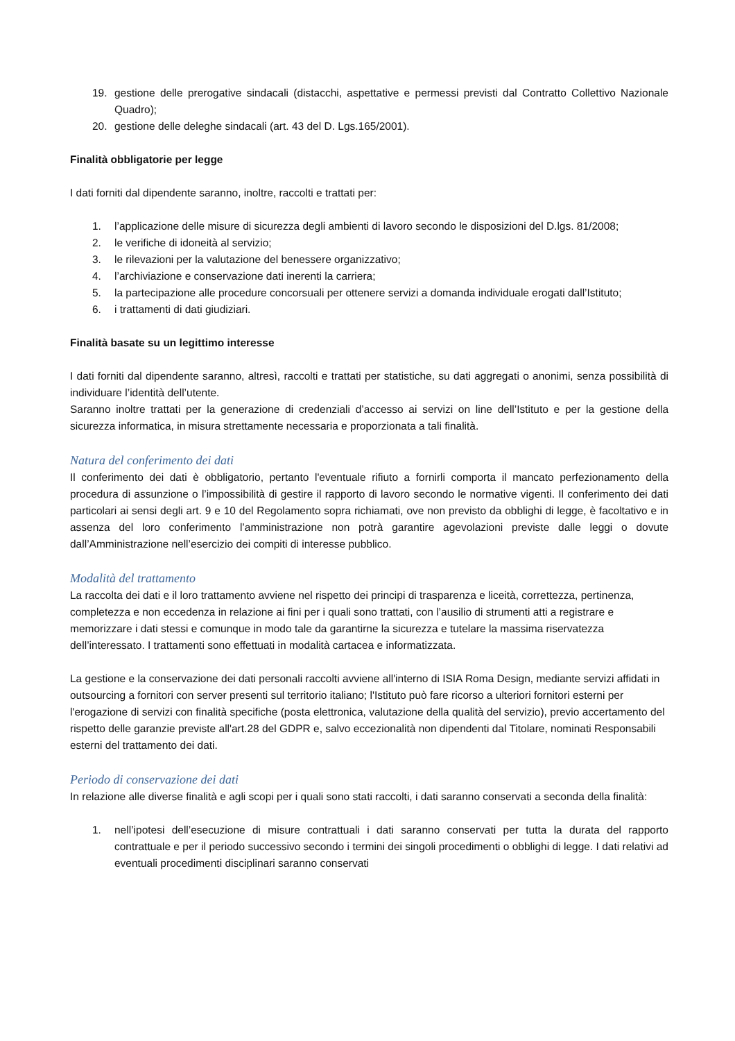19. gestione delle prerogative sindacali (distacchi, aspettative e permessi previsti dal Contratto Collettivo Nazionale Quadro);
20. gestione delle deleghe sindacali (art. 43 del D. Lgs.165/2001).
Finalità obbligatorie per legge
I dati forniti dal dipendente saranno, inoltre, raccolti e trattati per:
1. l’applicazione delle misure di sicurezza degli ambienti di lavoro secondo le disposizioni del D.lgs. 81/2008;
2. le verifiche di idoneità al servizio;
3. le rilevazioni per la valutazione del benessere organizzativo;
4. l’archiviazione e conservazione dati inerenti la carriera;
5. la partecipazione alle procedure concorsuali per ottenere servizi a domanda individuale erogati dall’Istituto;
6. i trattamenti di dati giudiziari.
Finalità basate su un legittimo interesse
I dati forniti dal dipendente saranno, altresì, raccolti e trattati per statistiche, su dati aggregati o anonimi, senza possibilità di individuare l’identità dell’utente.
Saranno inoltre trattati per la generazione di credenziali d’accesso ai servizi on line dell’Istituto e per la gestione della sicurezza informatica, in misura strettamente necessaria e proporzionata a tali finalità.
Natura del conferimento dei dati
Il conferimento dei dati è obbligatorio, pertanto l'eventuale rifiuto a fornirli comporta il mancato perfezionamento della procedura di assunzione o l’impossibilità di gestire il rapporto di lavoro secondo le normative vigenti. Il conferimento dei dati particolari ai sensi degli art. 9 e 10 del Regolamento sopra richiamati, ove non previsto da obblighi di legge, è facoltativo e in assenza del loro conferimento l’amministrazione non potrà garantire agevolazioni previste dalle leggi o dovute dall’Amministrazione nell’esercizio dei compiti di interesse pubblico.
Modalità del trattamento
La raccolta dei dati e il loro trattamento avviene nel rispetto dei principi di trasparenza e liceità, correttezza, pertinenza, completezza e non eccedenza in relazione ai fini per i quali sono trattati, con l’ausilio di strumenti atti a registrare e memorizzare i dati stessi e comunque in modo tale da garantirne la sicurezza e tutelare la massima riservatezza dell’interessato. I trattamenti sono effettuati in modalità cartacea e informatizzata.
La gestione e la conservazione dei dati personali raccolti avviene all'interno di ISIA Roma Design, mediante servizi affidati in outsourcing a fornitori con server presenti sul territorio italiano; l'Istituto può fare ricorso a ulteriori fornitori esterni per l'erogazione di servizi con finalità specifiche (posta elettronica, valutazione della qualità del servizio), previo accertamento del rispetto delle garanzie previste all'art.28 del GDPR e, salvo eccezionalità non dipendenti dal Titolare, nominati Responsabili esterni del trattamento dei dati.
Periodo di conservazione dei dati
In relazione alle diverse finalità e agli scopi per i quali sono stati raccolti, i dati saranno conservati a seconda della finalità:
1. nell’ipotesi dell’esecuzione di misure contrattuali i dati saranno conservati per tutta la durata del rapporto contrattuale e per il periodo successivo secondo i termini dei singoli procedimenti o obblighi di legge. I dati relativi ad eventuali procedimenti disciplinari saranno conservati